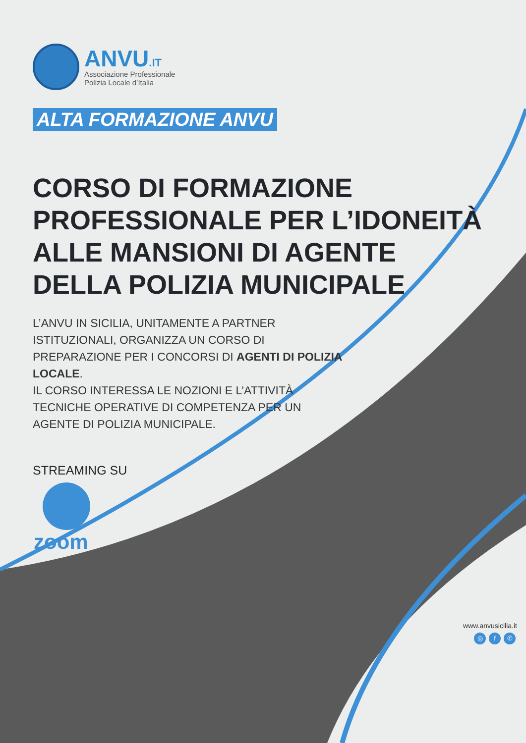ANVU.IT
Associazione Professionale
Polizia Locale d’Italia
ALTA FORMAZIONE ANVU
CORSO DI FORMAZIONE
PROFESSIONALE PER L’IDONEITÀ
ALLE MANSIONI DI AGENTE
DELLA POLIZIA MUNICIPALE
L’ANVU IN SICILIA, UNITAMENTE A PARTNER ISTITUZIONALI, ORGANIZZA UN CORSO DI PREPARAZIONE PER I CONCORSI DI AGENTI DI POLIZIA LOCALE.
IL CORSO INTERESSA LE NOZIONI E L’ATTIVITÀ TECNICHE OPERATIVE DI COMPETENZA PER UN AGENTE DI POLIZIA MUNICIPALE.
STREAMING SU
zoom
www.anvusicilia.it
◎ f ✆